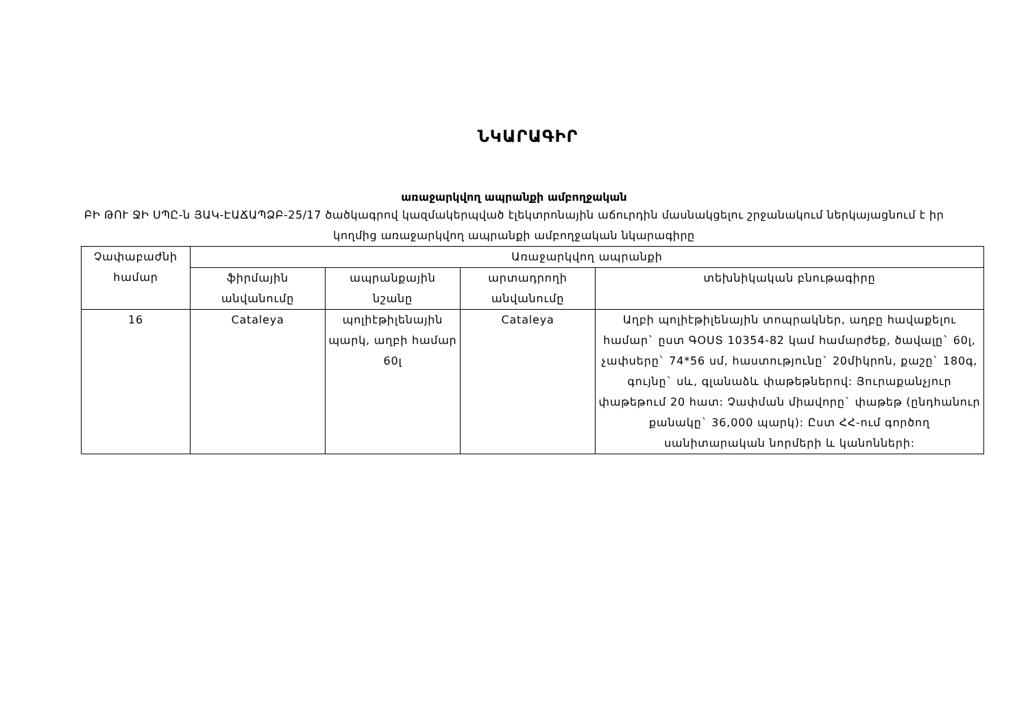ՆԿԱՐԱԳԻՐ
առաջարկվող ապրանքի ամբողջական
ԲԻ ԹՈՒ ՋԻ ՍՊԸ-ն ՅԱԿ-ԷԱՃԱՊՁԲ-25/17 ծածկագրով կազմակերպված էլեկտրոնային աճուրդին մասնակցելու շրջանակում ներկայացնում է իր կողմից առաջարկվող ապրանքի ամբողջական նկարագիրը
| Չափաբաժնի համար | Առաջարկվող ապրանքի | | | |
| --- | --- | --- | --- | --- |
| | ֆիրմային անվանումը | ապրանքային նշանը | արտադրողի անվանումը | տեխնիկական բնութագիրը |
| 16 | Cataleya | պոլիէթիլենային պարկ, աղբի համար 60լ | Cataleya | Աղբի պոլիէթիլենային տոպրակներ, աղբը հավաքելու համար` ըստ ԳՕՍՏ 10354-82 կամ համարժեք, ծավալը` 60լ, չափսերը` 74*56 սմ, հաստությունը` 20միկրոն, քաշը` 180գ, գույնը` սև, գլանաձև փաթեթներով: Յուրաքանչյուր փաթեթում 20 հատ: Չափման միավորը` փաթեթ (ընդհանուր քանակը` 36,000 պարկ): Ըստ ՀՀ-ում գործող սանիտարական նորմերի և կանոնների: |